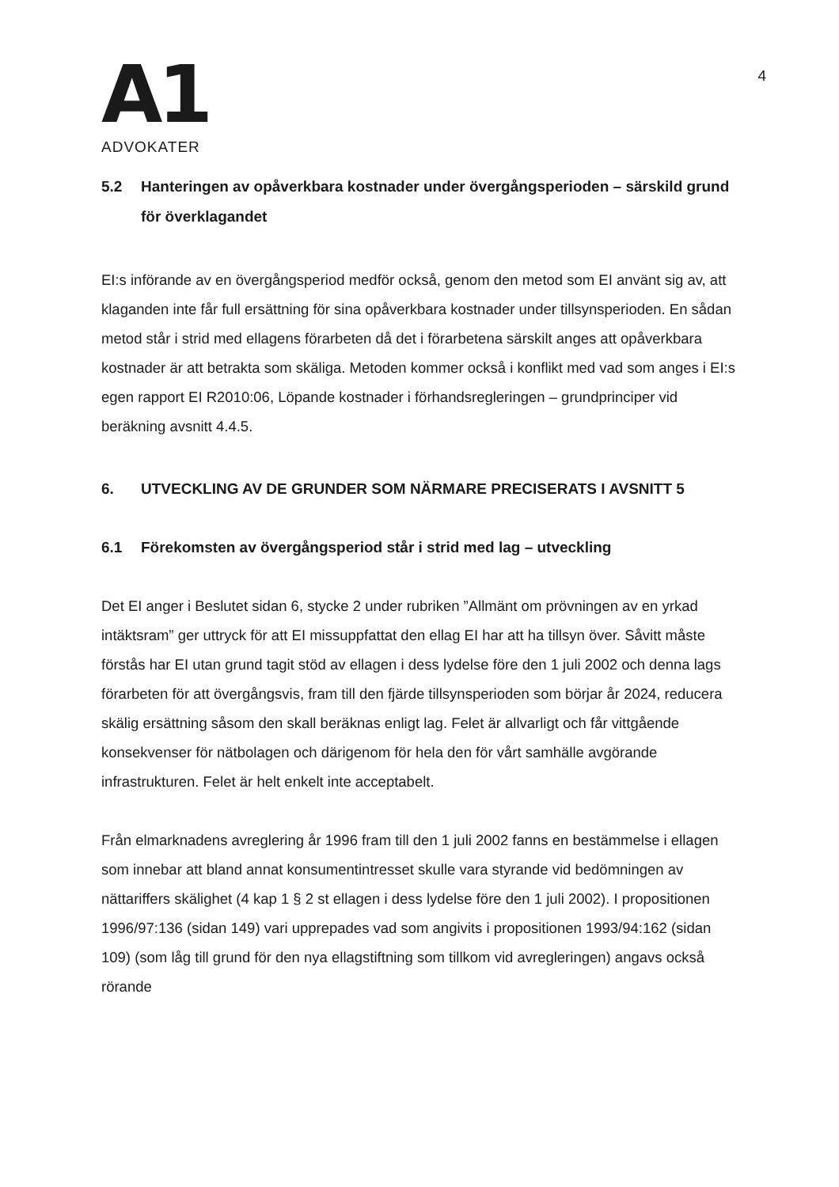A1
ADVOKATER
4
5.2 Hanteringen av opåverkbara kostnader under övergångsperioden – särskild grund för överklagandet
EI:s införande av en övergångsperiod medför också, genom den metod som EI använt sig av, att klaganden inte får full ersättning för sina opåverkbara kostnader under tillsynsperioden. En sådan metod står i strid med ellagens förarbeten då det i förarbetena särskilt anges att opåverkbara kostnader är att betrakta som skäliga. Metoden kommer också i konflikt med vad som anges i EI:s egen rapport EI R2010:06, Löpande kostnader i förhandsregleringen – grundprinciper vid beräkning avsnitt 4.4.5.
6. UTVECKLING AV DE GRUNDER SOM NÄRMARE PRECISERATS I AVSNITT 5
6.1 Förekomsten av övergångsperiod står i strid med lag – utveckling
Det EI anger i Beslutet sidan 6, stycke 2 under rubriken ”Allmänt om prövningen av en yrkad intäktsram” ger uttryck för att EI missuppfattat den ellag EI har att ha tillsyn över. Såvitt måste förstås har EI utan grund tagit stöd av ellagen i dess lydelse före den 1 juli 2002 och denna lags förarbeten för att övergångsvis, fram till den fjärde tillsynsperioden som börjar år 2024, reducera skälig ersättning såsom den skall beräknas enligt lag. Felet är allvarligt och får vittgående konsekvenser för nätbolagen och därigenom för hela den för vårt samhälle avgörande infrastrukturen. Felet är helt enkelt inte acceptabelt.
Från elmarknadens avreglering år 1996 fram till den 1 juli 2002 fanns en bestämmelse i ellagen som innebar att bland annat konsumentintresset skulle vara styrande vid bedömningen av nättariffers skälighet (4 kap 1 § 2 st ellagen i dess lydelse före den 1 juli 2002). I propositionen 1996/97:136 (sidan 149) vari upprepades vad som angivits i propositionen 1993/94:162 (sidan 109) (som låg till grund för den nya ellagstiftning som tillkom vid avregleringen) angavs också rörande